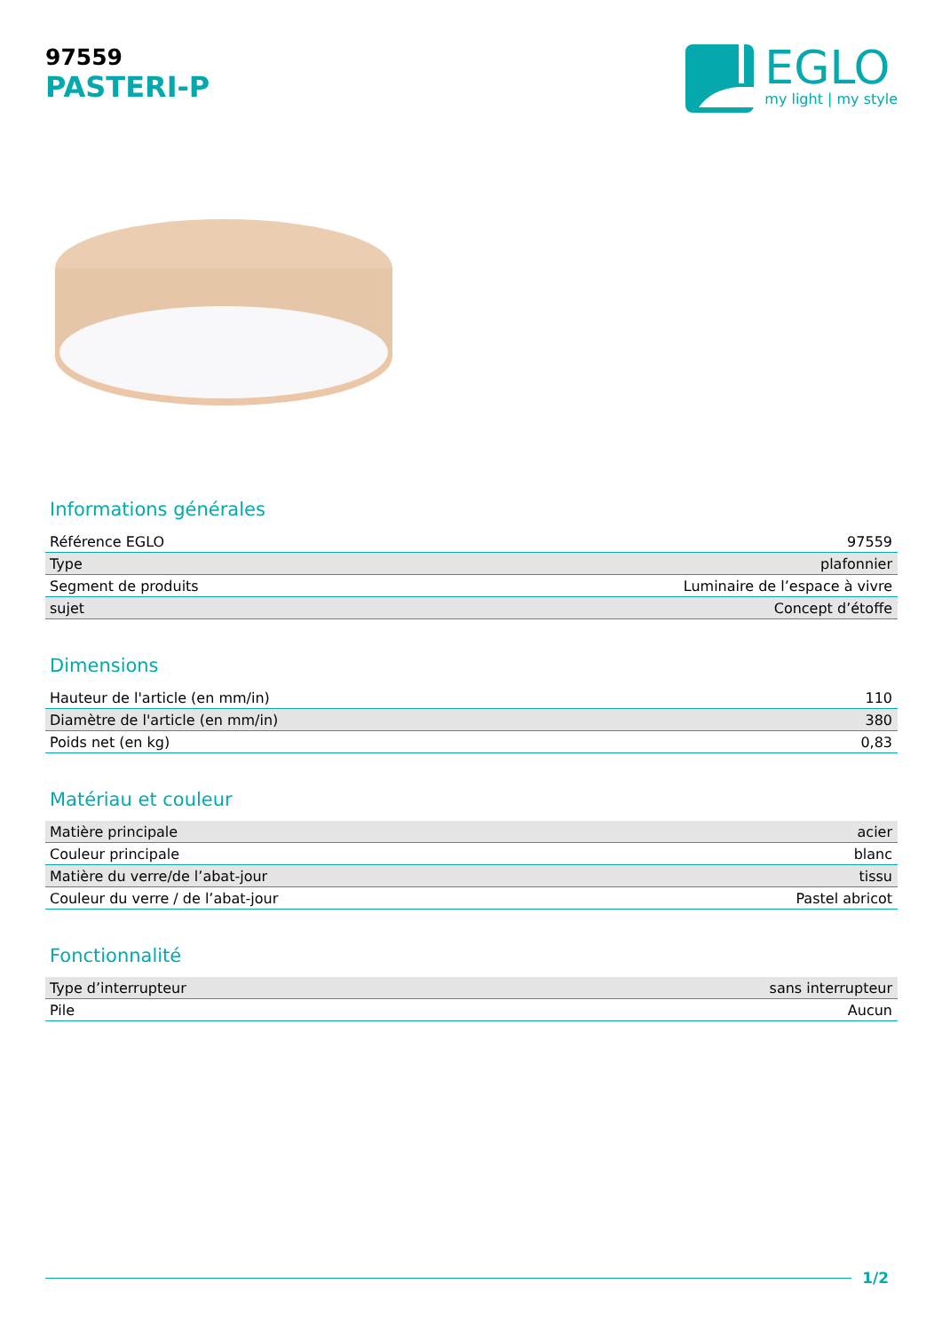97559
PASTERI-P
EGLO
my light | my style
Informations générales
| Référence EGLO | 97559 |
| Type | plafonnier |
| Segment de produits | Luminaire de l’espace à vivre |
| sujet | Concept d’étoffe |
Dimensions
| Hauteur de l'article (en mm/in) | 110 |
| Diamètre de l'article (en mm/in) | 380 |
| Poids net (en kg) | 0,83 |
Matériau et couleur
| Matière principale | acier |
| Couleur principale | blanc |
| Matière du verre/de l’abat-jour | tissu |
| Couleur du verre / de l’abat-jour | Pastel abricot |
Fonctionnalité
| Type d’interrupteur | sans interrupteur |
| Pile | Aucun |
1/2